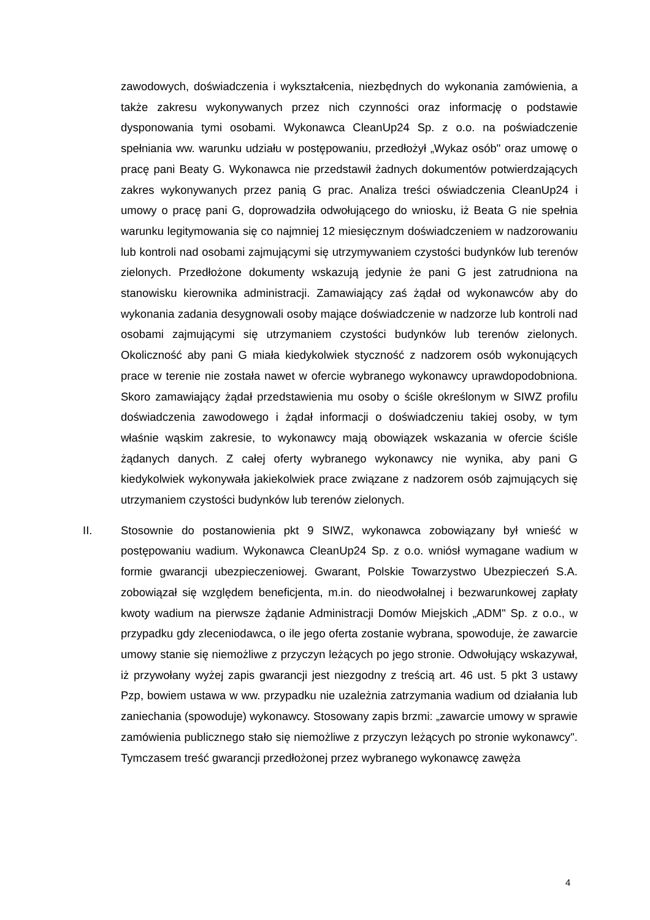zawodowych, doświadczenia i wykształcenia, niezbędnych do wykonania zamówienia, a także zakresu wykonywanych przez nich czynności oraz informację o podstawie dysponowania tymi osobami. Wykonawca CleanUp24 Sp. z o.o. na poświadczenie spełniania ww. warunku udziału w postępowaniu, przedłożył „Wykaz osób" oraz umowę o pracę pani Beaty G. Wykonawca nie przedstawił żadnych dokumentów potwierdzających zakres wykonywanych przez panią G prac. Analiza treści oświadczenia CleanUp24 i umowy o pracę pani G, doprowadziła odwołującego do wniosku, iż Beata G nie spełnia warunku legitymowania się co najmniej 12 miesięcznym doświadczeniem w nadzorowaniu lub kontroli nad osobami zajmującymi się utrzymywaniem czystości budynków lub terenów zielonych. Przedłożone dokumenty wskazują jedynie że pani G jest zatrudniona na stanowisku kierownika administracji. Zamawiający zaś żądał od wykonawców aby do wykonania zadania desygnowali osoby mające doświadczenie w nadzorze lub kontroli nad osobami zajmującymi się utrzymaniem czystości budynków lub terenów zielonych. Okoliczność aby pani G miała kiedykolwiek styczność z nadzorem osób wykonujących prace w terenie nie została nawet w ofercie wybranego wykonawcy uprawdopodobniona. Skoro zamawiający żądał przedstawienia mu osoby o ściśle określonym w SIWZ profilu doświadczenia zawodowego i żądał informacji o doświadczeniu takiej osoby, w tym właśnie wąskim zakresie, to wykonawcy mają obowiązek wskazania w ofercie ściśle żądanych danych. Z całej oferty wybranego wykonawcy nie wynika, aby pani G kiedykolwiek wykonywała jakiekolwiek prace związane z nadzorem osób zajmujących się utrzymaniem czystości budynków lub terenów zielonych.
II. Stosownie do postanowienia pkt 9 SIWZ, wykonawca zobowiązany był wnieść w postępowaniu wadium. Wykonawca CleanUp24 Sp. z o.o. wniósł wymagane wadium w formie gwarancji ubezpieczeniowej. Gwarant, Polskie Towarzystwo Ubezpieczeń S.A. zobowiązał się względem beneficjenta, m.in. do nieodwołalnej i bezwarunkowej zapłaty kwoty wadium na pierwsze żądanie Administracji Domów Miejskich „ADM" Sp. z o.o., w przypadku gdy zleceniodawca, o ile jego oferta zostanie wybrana, spowoduje, że zawarcie umowy stanie się niemożliwe z przyczyn leżących po jego stronie. Odwołujący wskazywał, iż przywołany wyżej zapis gwarancji jest niezgodny z treścią art. 46 ust. 5 pkt 3 ustawy Pzp, bowiem ustawa w ww. przypadku nie uzależnia zatrzymania wadium od działania lub zaniechania (spowoduje) wykonawcy. Stosowany zapis brzmi: „zawarcie umowy w sprawie zamówienia publicznego stało się niemożliwe z przyczyn leżących po stronie wykonawcy". Tymczasem treść gwarancji przedłożonej przez wybranego wykonawcę zawęża
4